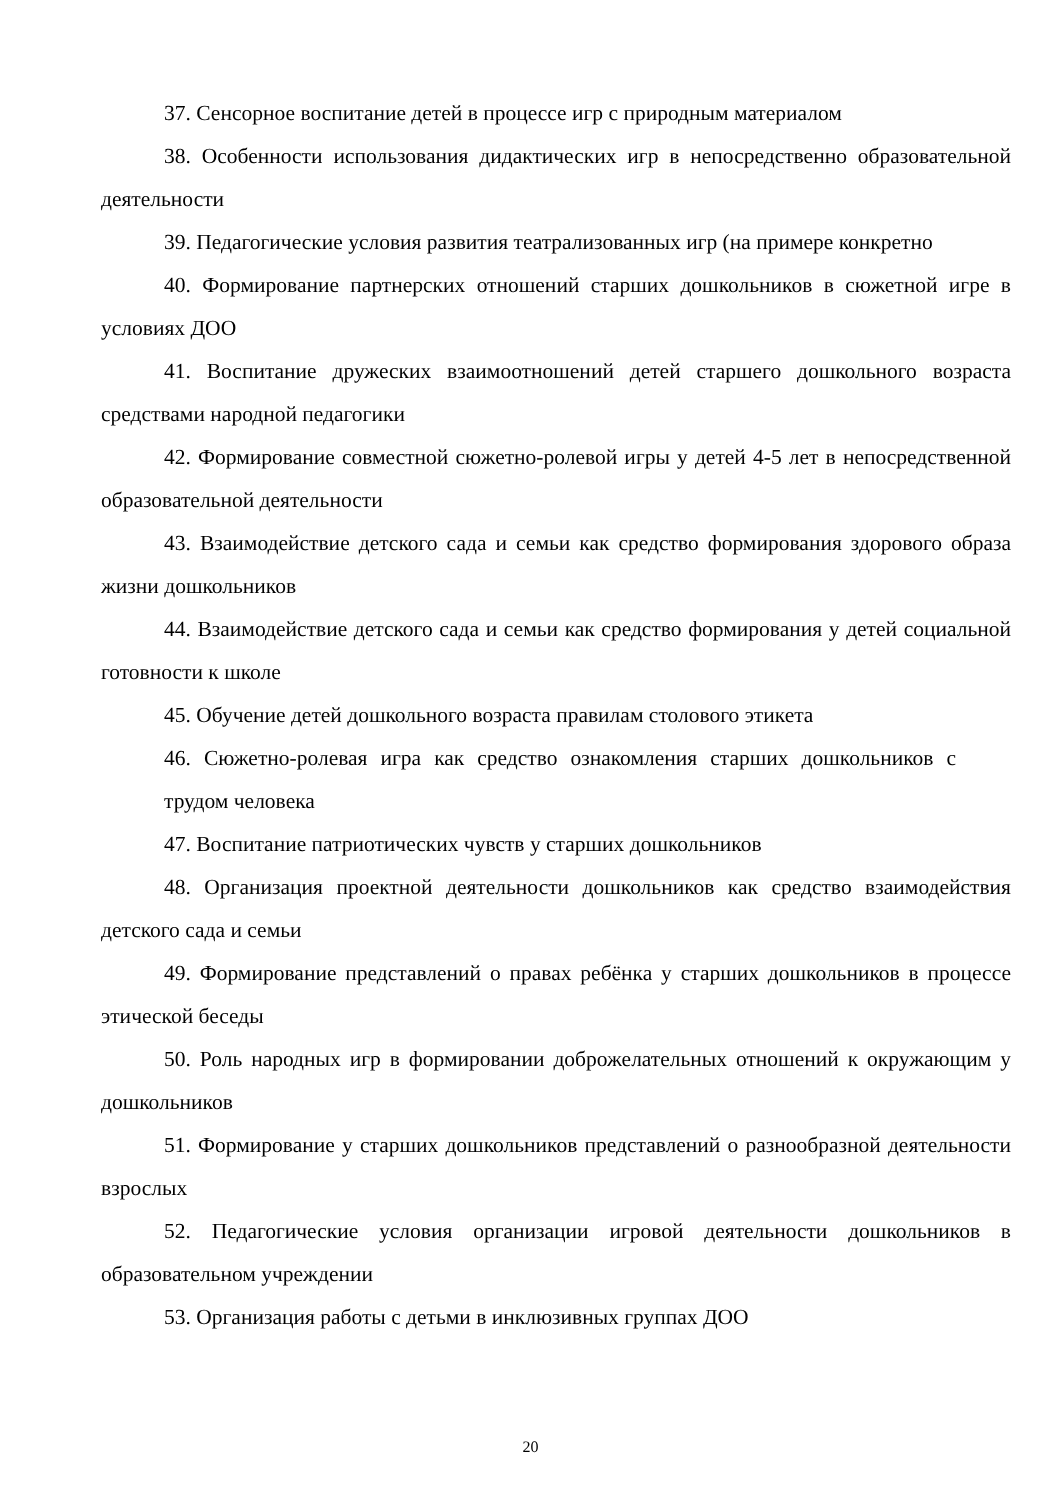37. Сенсорное воспитание детей в процессе игр с природным материалом
38. Особенности использования дидактических игр в непосредственно образовательной деятельности
39. Педагогические условия развития театрализованных игр (на примере конкретно
40. Формирование партнерских отношений старших дошкольников в сюжетной игре в условиях ДОО
41. Воспитание дружеских взаимоотношений детей старшего дошкольного возраста средствами народной педагогики
42. Формирование совместной сюжетно-ролевой игры у детей 4-5 лет в непосредственной образовательной деятельности
43. Взаимодействие детского сада и семьи как средство формирования здорового образа жизни дошкольников
44. Взаимодействие детского сада и семьи как средство формирования у детей социальной готовности к школе
45. Обучение детей дошкольного возраста правилам столового этикета
46. Сюжетно-ролевая игра как средство ознакомления старших дошкольников с трудом человека
47. Воспитание патриотических чувств у старших дошкольников
48. Организация проектной деятельности дошкольников как средство взаимодействия детского сада и семьи
49. Формирование представлений о правах ребёнка у старших дошкольников в процессе этической беседы
50. Роль народных игр в формировании доброжелательных отношений к окружающим у дошкольников
51. Формирование у старших дошкольников представлений о разнообразной деятельности взрослых
52. Педагогические условия организации игровой деятельности дошкольников в образовательном учреждении
53. Организация работы с детьми в инклюзивных группах ДОО
20